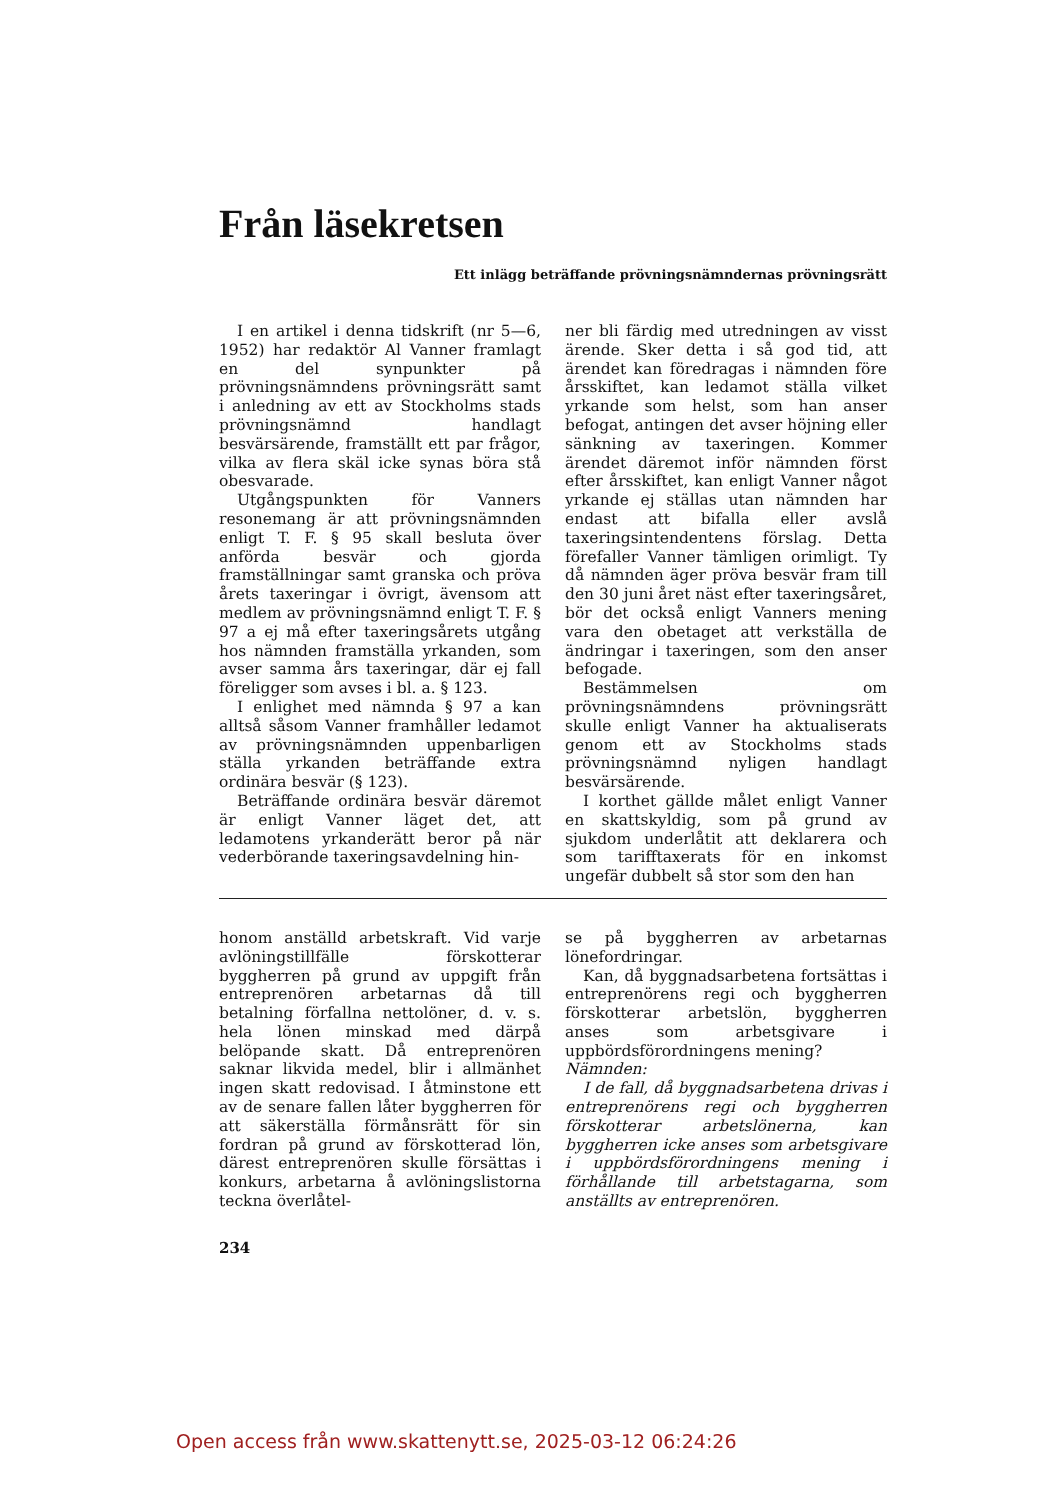Från läsekretsen
Ett inlägg beträffande prövningsnämndernas prövningsrätt
I en artikel i denna tidskrift (nr 5—6, 1952) har redaktör Al Vanner framlagt en del synpunkter på prövningsnämndens prövningsrätt samt i anledning av ett av Stockholms stads prövningsnämnd handlagt besvärsärende, framställt ett par frågor, vilka av flera skäl icke synas böra stå obesvarade.
Utgångspunkten för Vanners resonemang är att prövningsnämnden enligt T. F. § 95 skall besluta över anförda besvär och gjorda framställningar samt granska och pröva årets taxeringar i övrigt, ävensom att medlem av prövningsnämnd enligt T. F. § 97 a ej må efter taxeringsårets utgång hos nämnden framställa yrkanden, som avser samma års taxeringar, där ej fall föreligger som avses i bl. a. § 123.
I enlighet med nämnda § 97 a kan alltså såsom Vanner framhåller ledamot av prövningsnämnden uppenbarligen ställa yrkanden beträffande extra ordinära besvär (§ 123).
Beträffande ordinära besvär däremot är enligt Vanner läget det, att ledamotens yrkanderätt beror på när vederbörande taxeringsavdelning hin-
ner bli färdig med utredningen av visst ärende. Sker detta i så god tid, att ärendet kan föredragas i nämnden före årsskiftet, kan ledamot ställa vilket yrkande som helst, som han anser befogat, antingen det avser höjning eller sänkning av taxeringen. Kommer ärendet däremot inför nämnden först efter årsskiftet, kan enligt Vanner något yrkande ej ställas utan nämnden har endast att bifalla eller avslå taxeringsintendentens förslag. Detta förefaller Vanner tämligen orimligt. Ty då nämnden äger pröva besvär fram till den 30 juni året näst efter taxeringsåret, bör det också enligt Vanners mening vara den obetaget att verkställa de ändringar i taxeringen, som den anser befogade.
Bestämmelsen om prövningsnämndens prövningsrätt skulle enligt Vanner ha aktualiserats genom ett av Stockholms stads prövningsnämnd nyligen handlagt besvärsärende.
I korthet gällde målet enligt Vanner en skattskyldig, som på grund av sjukdom underlåtit att deklarera och som tarifftaxerats för en inkomst ungefär dubbelt så stor som den han
honom anställd arbetskraft. Vid varje avlöningstillfälle förskotterar byggherren på grund av uppgift från entreprenören arbetarnas då till betalning förfallna nettolöner, d. v. s. hela lönen minskad med därpå belöpande skatt. Då entreprenören saknar likvida medel, blir i allmänhet ingen skatt redovisad. I åtminstone ett av de senare fallen låter byggherren för att säkerställa förmånsrätt för sin fordran på grund av förskotterad lön, därest entreprenören skulle försättas i konkurs, arbetarna å avlöningslistorna teckna överlåtel-
se på byggherren av arbetarnas lönefordringar.
Kan, då byggnadsarbetena fortsättas i entreprenörens regi och byggherren förskotterar arbetslön, byggherren anses som arbetsgivare i uppbördsförordningens mening?
Nämnden:
I de fall, då byggnadsarbetena drivas i entreprenörens regi och byggherren förskotterar arbetslönerna, kan byggherren icke anses som arbetsgivare i uppbördsförordningens mening i förhållande till arbetstagarna, som anställts av entreprenören.
234
Open access från www.skattenytt.se, 2025-03-12 06:24:26